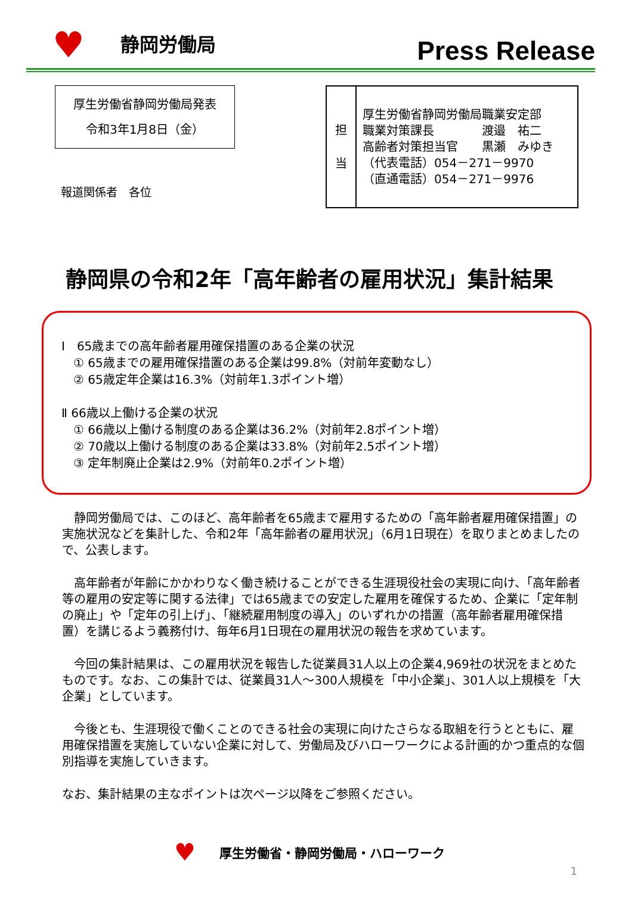♥ 静岡労働局
Press Release
厚生労働省静岡労働局発表
令和3年1月8日（金）
報道関係者　各位
| 担 当 | 厚生労働省静岡労働局職業安定部 職業対策課長 渡邉 祐二 高齢者対策担当官 黒瀬 みゆき （代表電話）054－271－9970 （直通電話）054－271－9976 |
静岡県の令和2年「高年齢者の雇用状況」集計結果
Ⅰ　65歳までの高年齢者雇用確保措置のある企業の状況
　① 65歳までの雇用確保措置のある企業は99.8%（対前年変動なし）
　② 65歳定年企業は16.3%（対前年1.3ポイント増）
Ⅱ 66歳以上働ける企業の状況
　① 66歳以上働ける制度のある企業は36.2%（対前年2.8ポイント増）
　② 70歳以上働ける制度のある企業は33.8%（対前年2.5ポイント増）
　③ 定年制廃止企業は2.9%（対前年0.2ポイント増）
　静岡労働局では、このほど、高年齢者を65歳まで雇用するための「高年齢者雇用確保措置」の実施状況などを集計した、令和2年「高年齢者の雇用状況」（6月1日現在）を取りまとめましたので、公表します。
　高年齢者が年齢にかかわりなく働き続けることができる生涯現役社会の実現に向け、「高年齢者等の雇用の安定等に関する法律」では65歳までの安定した雇用を確保するため、企業に「定年制の廃止」や「定年の引上げ」、「継続雇用制度の導入」のいずれかの措置（高年齢者雇用確保措置）を講じるよう義務付け、毎年6月1日現在の雇用状況の報告を求めています。
　今回の集計結果は、この雇用状況を報告した従業員31人以上の企業4,969社の状況をまとめたものです。なお、この集計では、従業員31人～300人規模を「中小企業」、301人以上規模を「大企業」としています。
　今後とも、生涯現役で働くことのできる社会の実現に向けたさらなる取組を行うとともに、雇用確保措置を実施していない企業に対して、労働局及びハローワークによる計画的かつ重点的な個別指導を実施していきます。
なお、集計結果の主なポイントは次ページ以降をご参照ください。
♥ 厚生労働省・静岡労働局・ハローワーク
1